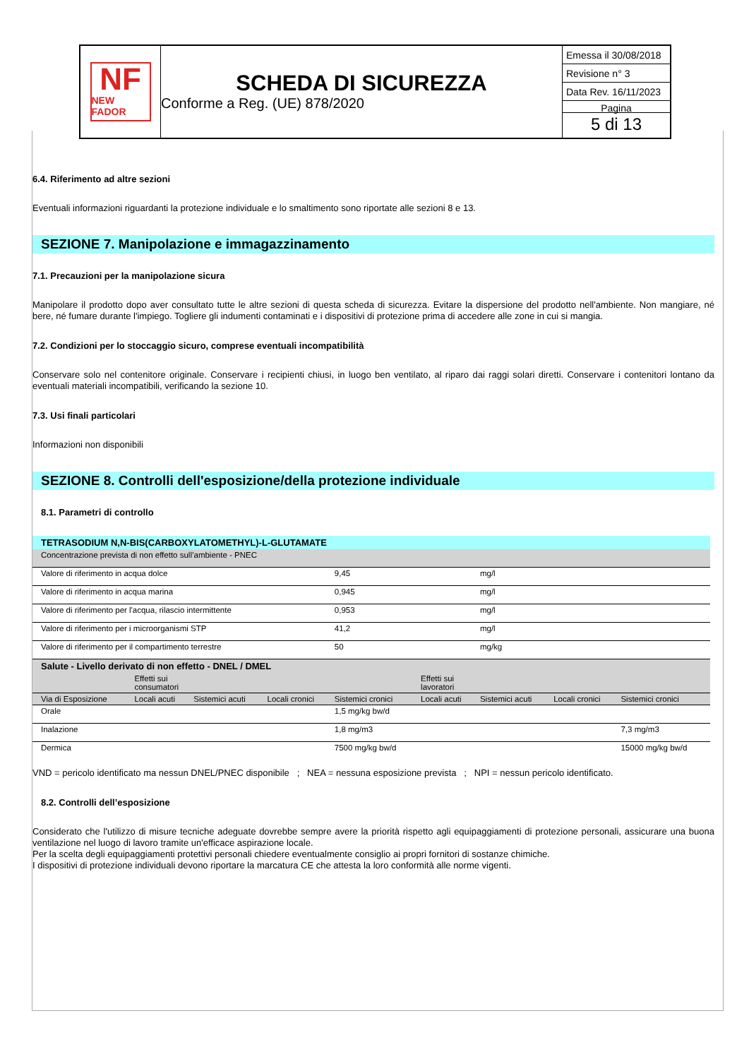NF
NEW FADOR
SCHEDA DI SICUREZZA
Conforme a Reg. (UE) 878/2020
Emessa il 30/08/2018
Revisione n° 3
Data Rev. 16/11/2023
Pagina
5 di 13
6.4. Riferimento ad altre sezioni
Eventuali informazioni riguardanti la protezione individuale e lo smaltimento sono riportate alle sezioni 8 e 13.
SEZIONE 7. Manipolazione e immagazzinamento
7.1. Precauzioni per la manipolazione sicura
Manipolare il prodotto dopo aver consultato tutte le altre sezioni di questa scheda di sicurezza. Evitare la dispersione del prodotto nell'ambiente. Non mangiare, né bere, né fumare durante l'impiego. Togliere gli indumenti contaminati e i dispositivi di protezione prima di accedere alle zone in cui si mangia.
7.2. Condizioni per lo stoccaggio sicuro, comprese eventuali incompatibilità
Conservare solo nel contenitore originale. Conservare i recipienti chiusi, in luogo ben ventilato, al riparo dai raggi solari diretti. Conservare i contenitori lontano da eventuali materiali incompatibili, verificando la sezione 10.
7.3. Usi finali particolari
Informazioni non disponibili
SEZIONE 8. Controlli dell'esposizione/della protezione individuale
8.1. Parametri di controllo
| TETRASODIUM N,N-BIS(CARBOXYLATOMETHYL)-L-GLUTAMATE | | | | | | | | |
| --- | --- | --- | --- | --- | --- | --- | --- | --- |
| Concentrazione prevista di non effetto sull’ambiente - PNEC | | | | | | | | |
| Valore di riferimento in acqua dolce | | | | 9,45 | | mg/l | | |
| Valore di riferimento in acqua marina | | | | 0,945 | | mg/l | | |
| Valore di riferimento per l'acqua, rilascio intermittente | | | | 0,953 | | mg/l | | |
| Valore di riferimento per i microorganismi STP | | | | 41,2 | | mg/l | | |
| Valore di riferimento per il compartimento terrestre | | | | 50 | | mg/kg | | |
| Salute - Livello derivato di non effetto - DNEL / DMEL | | | | | | | | |
| | Effetti sui consumatori | | | | Effetti sui lavoratori | | | |
| Via di Esposizione | Locali acuti | Sistemici acuti | Locali cronici | Sistemici cronici | Locali acuti | Sistemici acuti | Locali cronici | Sistemici cronici |
| Orale | | | | 1,5 mg/kg bw/d | | | | |
| Inalazione | | | | 1,8 mg/m3 | | | | 7,3 mg/m3 |
| Dermica | | | | 7500 mg/kg bw/d | | | | 15000 mg/kg bw/d |
VND = pericolo identificato ma nessun DNEL/PNEC disponibile ; NEA = nessuna esposizione prevista ; NPI = nessun pericolo identificato.
8.2. Controlli dell’esposizione
Considerato che l'utilizzo di misure tecniche adeguate dovrebbe sempre avere la priorità rispetto agli equipaggiamenti di protezione personali, assicurare una buona ventilazione nel luogo di lavoro tramite un'efficace aspirazione locale.
Per la scelta degli equipaggiamenti protettivi personali chiedere eventualmente consiglio ai propri fornitori di sostanze chimiche.
I dispositivi di protezione individuali devono riportare la marcatura CE che attesta la loro conformità alle norme vigenti.